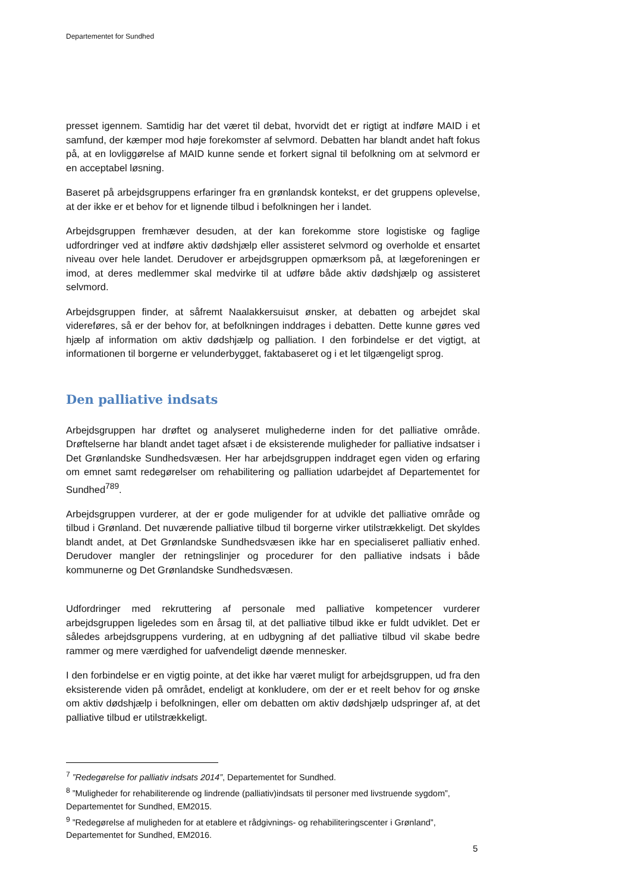Departementet for Sundhed
presset igennem. Samtidig har det været til debat, hvorvidt det er rigtigt at indføre MAID i et samfund, der kæmper mod høje forekomster af selvmord. Debatten har blandt andet haft fokus på, at en lovliggørelse af MAID kunne sende et forkert signal til befolkning om at selvmord er en acceptabel løsning.
Baseret på arbejdsgruppens erfaringer fra en grønlandsk kontekst, er det gruppens oplevelse, at der ikke er et behov for et lignende tilbud i befolkningen her i landet.
Arbejdsgruppen fremhæver desuden, at der kan forekomme store logistiske og faglige udfordringer ved at indføre aktiv dødshjælp eller assisteret selvmord og overholde et ensartet niveau over hele landet. Derudover er arbejdsgruppen opmærksom på, at lægeforeningen er imod, at deres medlemmer skal medvirke til at udføre både aktiv dødshjælp og assisteret selvmord.
Arbejdsgruppen finder, at såfremt Naalakkersuisut ønsker, at debatten og arbejdet skal videreføres, så er der behov for, at befolkningen inddrages i debatten. Dette kunne gøres ved hjælp af information om aktiv dødshjælp og palliation. I den forbindelse er det vigtigt, at informationen til borgerne er velunderbygget, faktabaseret og i et let tilgængeligt sprog.
Den palliative indsats
Arbejdsgruppen har drøftet og analyseret mulighederne inden for det palliative område. Drøftelserne har blandt andet taget afsæt i de eksisterende muligheder for palliative indsatser i Det Grønlandske Sundhedsvæsen. Her har arbejdsgruppen inddraget egen viden og erfaring om emnet samt redegørelser om rehabilitering og palliation udarbejdet af Departementet for Sundhed<sup>7</sup><sup>8</sup><sup>9</sup>.
Arbejdsgruppen vurderer, at der er gode muligender for at udvikle det palliative område og tilbud i Grønland. Det nuværende palliative tilbud til borgerne virker utilstrækkeligt. Det skyldes blandt andet, at Det Grønlandske Sundhedsvæsen ikke har en specialiseret palliativ enhed. Derudover mangler der retningslinjer og procedurer for den palliative indsats i både kommunerne og Det Grønlandske Sundhedsvæsen.
Udfordringer med rekruttering af personale med palliative kompetencer vurderer arbejdsgruppen ligeledes som en årsag til, at det palliative tilbud ikke er fuldt udviklet. Det er således arbejdsgruppens vurdering, at en udbygning af det palliative tilbud vil skabe bedre rammer og mere værdighed for uafvendeligt døende mennesker.
I den forbindelse er en vigtig pointe, at det ikke har været muligt for arbejdsgruppen, ud fra den eksisterende viden på området, endeligt at konkludere, om der er et reelt behov for og ønske om aktiv dødshjælp i befolkningen, eller om debatten om aktiv dødshjælp udspringer af, at det palliative tilbud er utilstrækkeligt.
<sup>7</sup> ”Redegørelse for palliativ indsats 2014”, Departementet for Sundhed.
<sup>8</sup> ”Muligheder for rehabiliterende og lindrende (palliativ)indsats til personer med livstruende sygdom”, Departementet for Sundhed, EM2015.
<sup>9</sup> ”Redegørelse af muligheden for at etablere et rådgivnings- og rehabiliteringscenter i Grønland”, Departementet for Sundhed, EM2016.
5